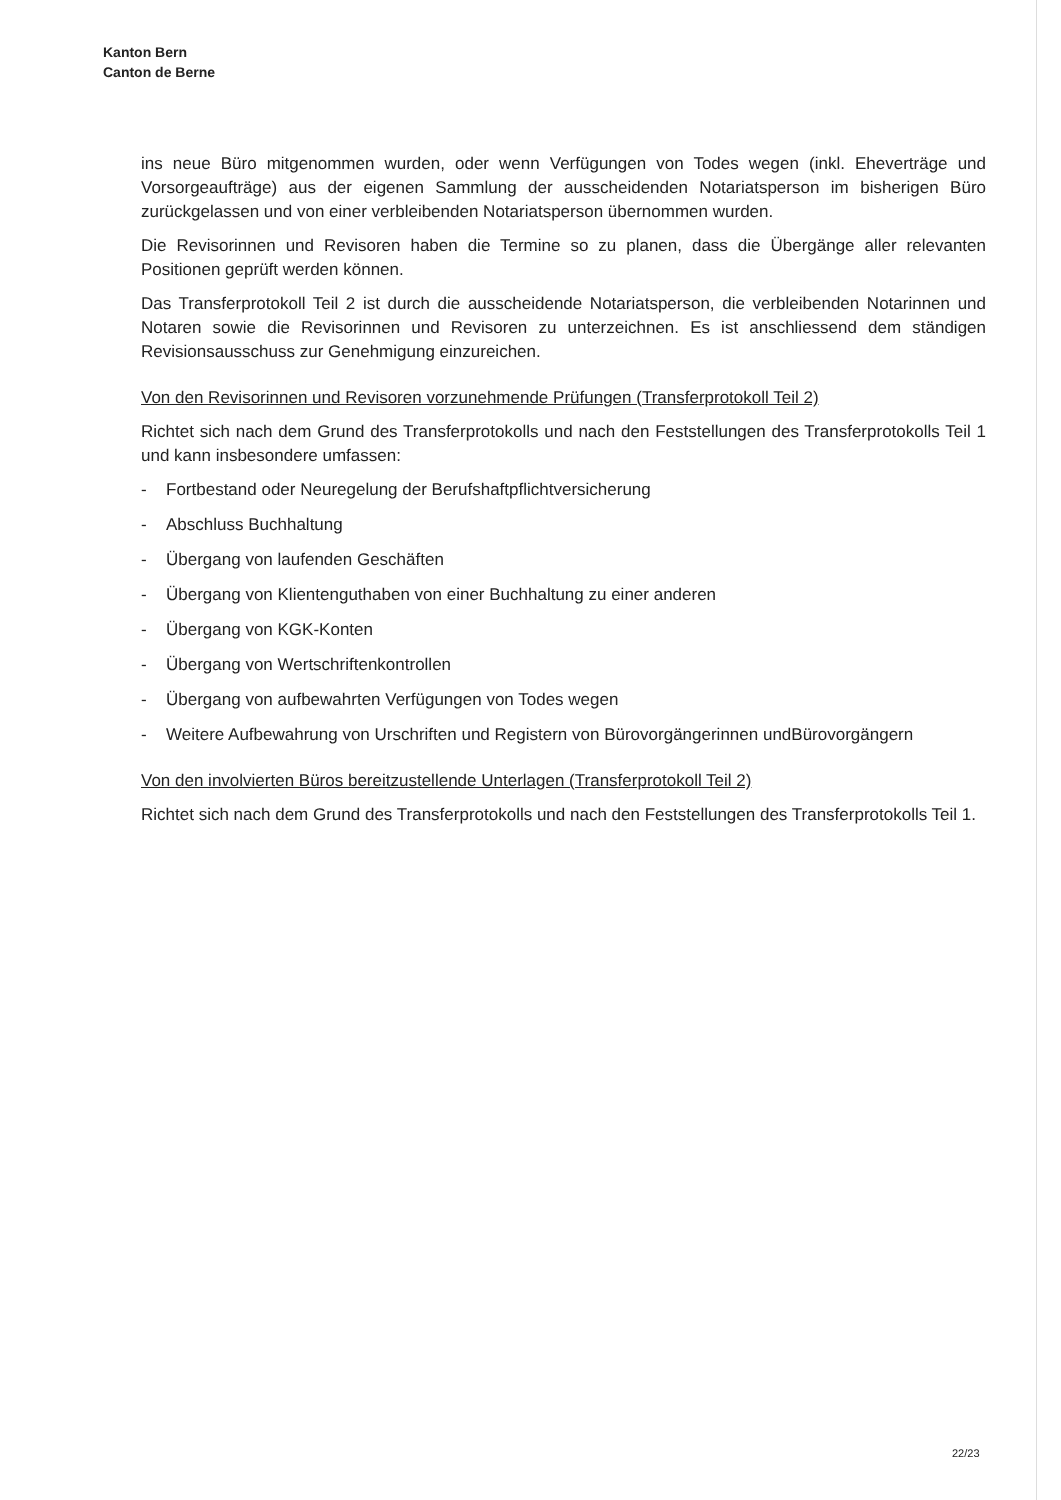Kanton Bern
Canton de Berne
ins neue Büro mitgenommen wurden, oder wenn Verfügungen von Todes wegen (inkl. Eheverträge und Vorsorgeaufträge) aus der eigenen Sammlung der ausscheidenden Notariatsperson im bisherigen Büro zurückgelassen und von einer verbleibenden Notariatsperson übernommen wurden.
Die Revisorinnen und Revisoren haben die Termine so zu planen, dass die Übergänge aller relevanten Positionen geprüft werden können.
Das Transferprotokoll Teil 2 ist durch die ausscheidende Notariatsperson, die verbleibenden Notarinnen und Notaren sowie die Revisorinnen und Revisoren zu unterzeichnen. Es ist anschliessend dem ständigen Revisionsausschuss zur Genehmigung einzureichen.
Von den Revisorinnen und Revisoren vorzunehmende Prüfungen (Transferprotokoll Teil 2)
Richtet sich nach dem Grund des Transferprotokolls und nach den Feststellungen des Transferprotokolls Teil 1 und kann insbesondere umfassen:
- Fortbestand oder Neuregelung der Berufshaftpflichtversicherung
- Abschluss Buchhaltung
- Übergang von laufenden Geschäften
- Übergang von Klientenguthaben von einer Buchhaltung zu einer anderen
- Übergang von KGK-Konten
- Übergang von Wertschriftenkontrollen
- Übergang von aufbewahrten Verfügungen von Todes wegen
- Weitere Aufbewahrung von Urschriften und Registern von Bürovorgängerinnen undBürovorgängern
Von den involvierten Büros bereitzustellende Unterlagen (Transferprotokoll Teil 2)
Richtet sich nach dem Grund des Transferprotokolls und nach den Feststellungen des Transferprotokolls Teil 1.
22/23